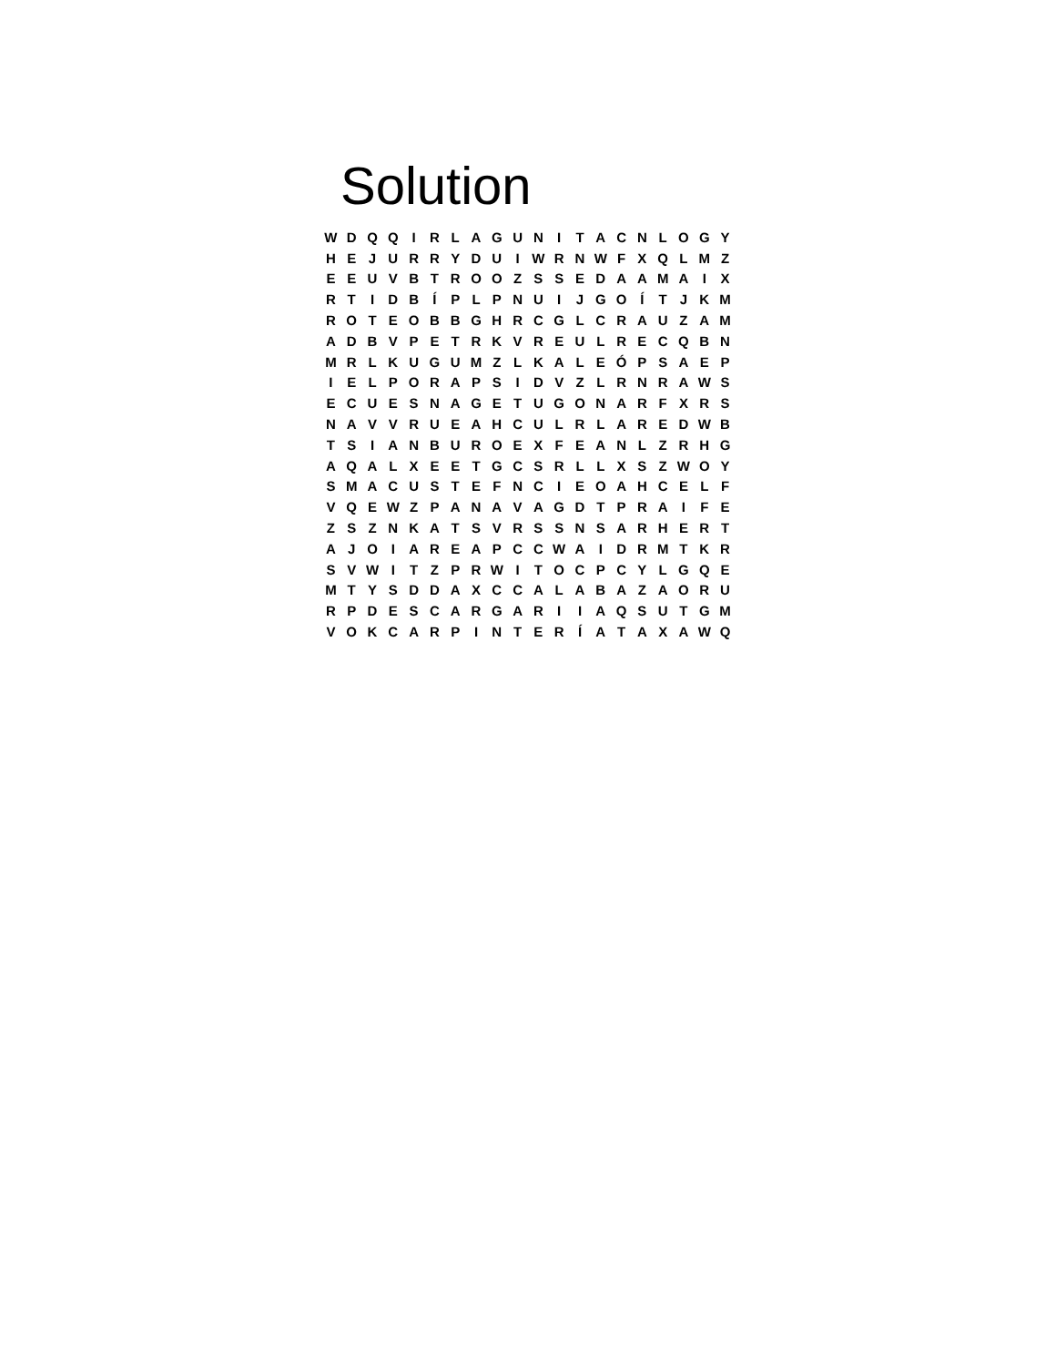Solution
| W | D | Q | Q | I | R | L | A | G | U | N | I | T | A | C | N | L | O | G | Y |
| H | E | J | U | R | R | Y | D | U | I | W | R | N | W | F | X | Q | L | M | Z |
| E | E | U | V | B | T | R | O | O | Z | S | S | E | D | A | A | M | A | I | X |
| R | T | I | D | B | Í | P | L | P | N | U | I | J | G | O | Í | T | J | K | M |
| R | O | T | E | O | B | B | G | H | R | C | G | L | C | R | A | U | Z | A | M |
| A | D | B | V | P | E | T | R | K | V | R | E | U | L | R | E | C | Q | B | N |
| M | R | L | K | U | G | U | M | Z | L | K | A | L | E | Ó | P | S | A | E | P |
| I | E | L | P | O | R | A | P | S | I | D | V | Z | L | R | N | R | A | W | S |
| E | C | U | E | S | N | A | G | E | T | U | G | O | N | A | R | F | X | R | S |
| N | A | V | V | R | U | E | A | H | C | U | L | R | L | A | R | E | D | W | B |
| T | S | I | A | N | B | U | R | O | E | X | F | E | A | N | L | Z | R | H | G |
| A | Q | A | L | X | E | E | T | G | C | S | R | L | L | X | S | Z | W | O | Y |
| S | M | A | C | U | S | T | E | F | N | C | I | E | O | A | H | C | E | L | F |
| V | Q | E | W | Z | P | A | N | A | V | A | G | D | T | P | R | A | I | F | E |
| Z | S | Z | N | K | A | T | S | V | R | S | S | N | S | A | R | H | E | R | T |
| A | J | O | I | A | R | E | A | P | C | C | W | A | I | D | R | M | T | K | R |
| S | V | W | I | T | Z | P | R | W | I | T | O | C | P | C | Y | L | G | Q | E |
| M | T | Y | S | D | D | A | X | C | C | A | L | A | B | A | Z | A | O | R | U |
| R | P | D | E | S | C | A | R | G | A | R | I | I | A | Q | S | U | T | G | M |
| V | O | K | C | A | R | P | I | N | T | E | R | Í | A | T | A | X | A | W | Q |